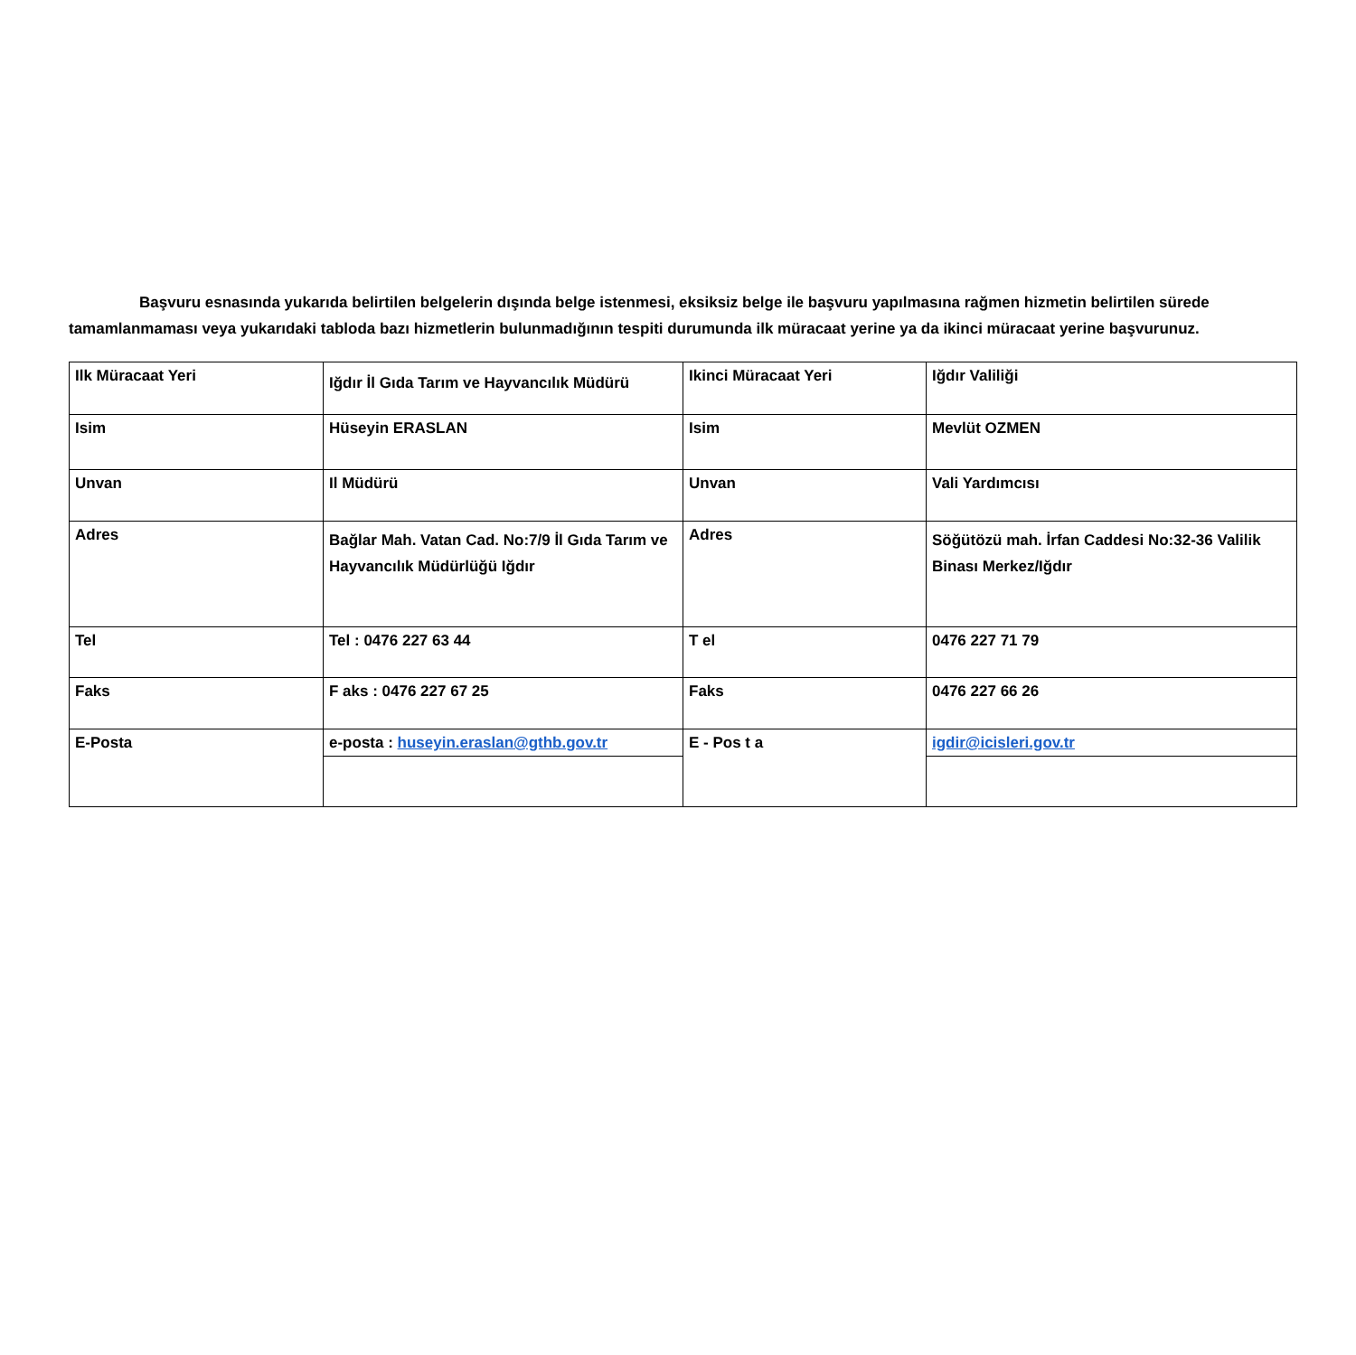Başvuru esnasında yukarıda belirtilen belgelerin dışında belge istenmesi, eksiksiz belge ile başvuru yapılmasına rağmen hizmetin belirtilen sürede tamamlanmaması veya yukarıdaki tabloda bazı hizmetlerin bulunmadığının tespiti durumunda ilk müracaat yerine ya da ikinci müracaat yerine başvurunuz.
| Ilk Müracaat Yeri | Iğdır İl Gıda Tarım ve Hayvancılık Müdürü | Ikinci Müracaat Yeri | Iğdır Valiliği |
| Isim | Hüseyin ERASLAN | Isim | Mevlüt OZMEN |
| Unvan | Il Müdürü | Unvan | Vali Yardımcısı |
| Adres | Bağlar Mah. Vatan Cad. No:7/9 İl Gıda Tarım ve Hayvancılık Müdürlüğü Iğdır | Adres | Söğütözü mah. İrfan Caddesi No:32-36 Valilik Binası Merkez/Iğdır |
| Tel | Tel : 0476 227 63 44 | T el | 0476 227 71 79 |
| Faks | F aks : 0476 227 67 25 | Faks | 0476 227 66 26 |
| E-Posta | e-posta : huseyin.eraslan@gthb.gov.tr | E - Pos t a | igdir@icisleri.gov.tr |